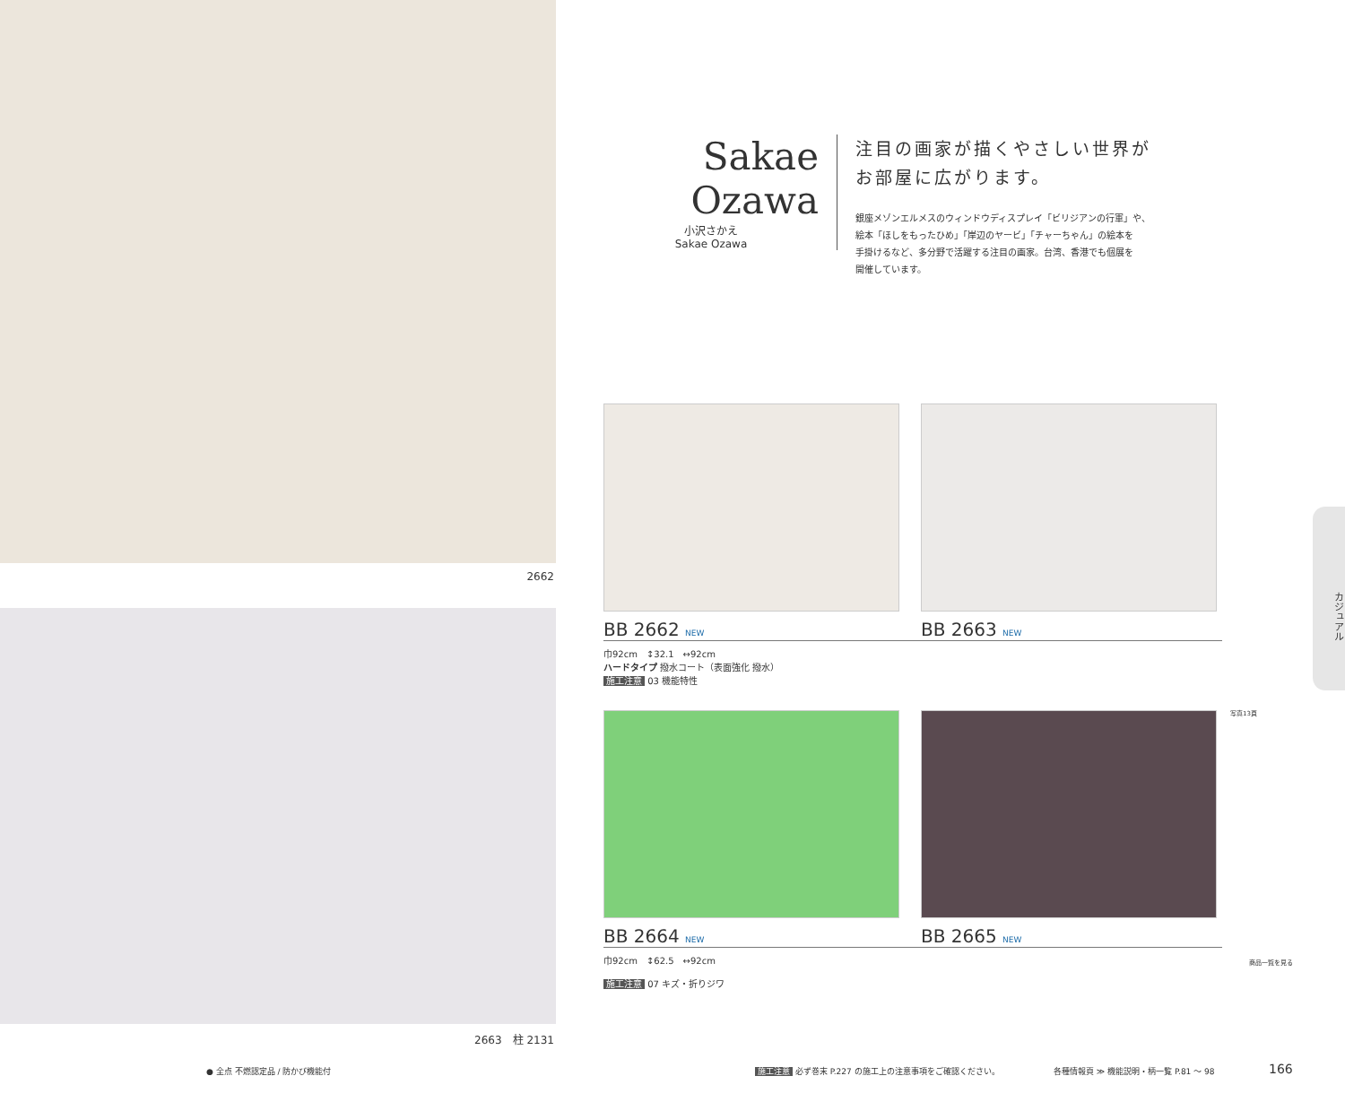2662
2663　柱 2131
Sakae Ozawa
小沢さかえ
Sakae Ozawa
注目の画家が描くやさしい世界が
お部屋に広がります。
銀座メゾンエルメスのウィンドウディスプレイ「ビリジアンの行軍」や、
絵本「ほしをもったひめ」「岸辺のヤービ」「チャーちゃん」の絵本を
手掛けるなど、多分野で活躍する注目の画家。台湾、香港でも個展を
開催しています。
BB 2662 NEW
BB 2663 NEW
巾92cm　↕32.1　↔92cm
ハードタイプ 撥水コート（表面強化 撥水）
施工注意 03 機能特性
BB 2664 NEW
BB 2665 NEW
巾92cm　↕62.5　↔92cm
施工注意 07 キズ・折りジワ
写真13頁
商品一覧を見る
カジュアル
● 全点 不燃認定品 / 防かび機能付
施工注意 必ず巻末 P.227 の施工上の注意事項をご確認ください。
各種情報頁 ≫ 機能説明・柄一覧 P.81 〜 98
166